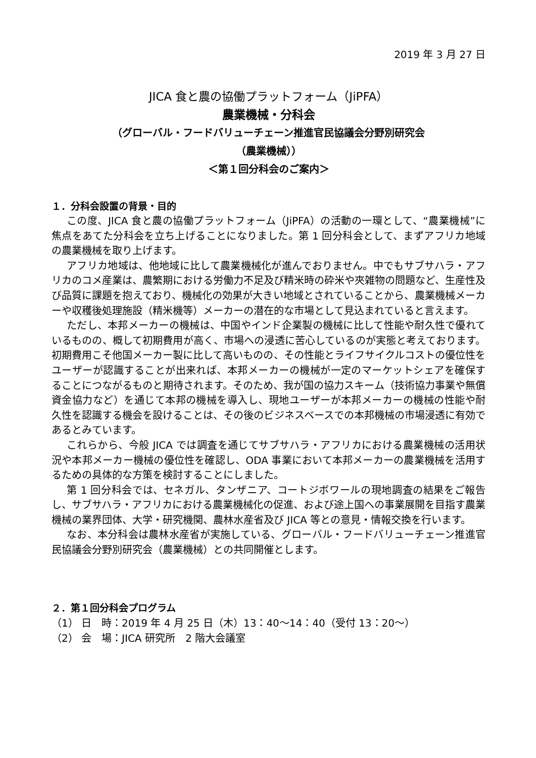2019 年 3 月 27 日
JICA 食と農の協働プラットフォーム（JiPFA）
農業機械・分科会
（グローバル・フードバリューチェーン推進官民協議会分野別研究会
（農業機械））
＜第１回分科会のご案内＞
１．分科会設置の背景・目的
この度、JICA 食と農の協働プラットフォーム（JiPFA）の活動の一環として、“農業機械”に焦点をあてた分科会を立ち上げることになりました。第 1 回分科会として、まずアフリカ地域の農業機械を取り上げます。
アフリカ地域は、他地域に比して農業機械化が進んでおりません。中でもサブサハラ・アフリカのコメ産業は、農繁期における労働力不足及び精米時の砕米や夾雑物の問題など、生産性及び品質に課題を抱えており、機械化の効果が大きい地域とされていることから、農業機械メーカーや収穫後処理施設（精米機等）メーカーの潜在的な市場として見込まれていると言えます。
ただし、本邦メーカーの機械は、中国やインド企業製の機械に比して性能や耐久性で優れているものの、概して初期費用が高く、市場への浸透に苦心しているのが実態と考えております。初期費用こそ他国メーカー製に比して高いものの、その性能とライフサイクルコストの優位性をユーザーが認識することが出来れば、本邦メーカーの機械が一定のマーケットシェアを確保することにつながるものと期待されます。そのため、我が国の協力スキーム（技術協力事業や無償資金協力など）を通じて本邦の機械を導入し、現地ユーザーが本邦メーカーの機械の性能や耐久性を認識する機会を設けることは、その後のビジネスベースでの本邦機械の市場浸透に有効であるとみています。
これらから、今般 JICA では調査を通じてサブサハラ・アフリカにおける農業機械の活用状況や本邦メーカー機械の優位性を確認し、ODA 事業において本邦メーカーの農業機械を活用するための具体的な方策を検討することにしました。
第 1 回分科会では、セネガル、タンザニア、コートジボワールの現地調査の結果をご報告し、サブサハラ・アフリカにおける農業機械化の促進、および途上国への事業展開を目指す農業機械の業界団体、大学・研究機関、農林水産省及び JICA 等との意見・情報交換を行います。
なお、本分科会は農林水産省が実施している、グローバル・フードバリューチェーン推進官民協議会分野別研究会（農業機械）との共同開催とします。
２．第１回分科会プログラム
（1） 日　時：2019 年 4 月 25 日（木）13：40～14：40（受付 13：20～）
（2） 会　場：JICA 研究所　2 階大会議室